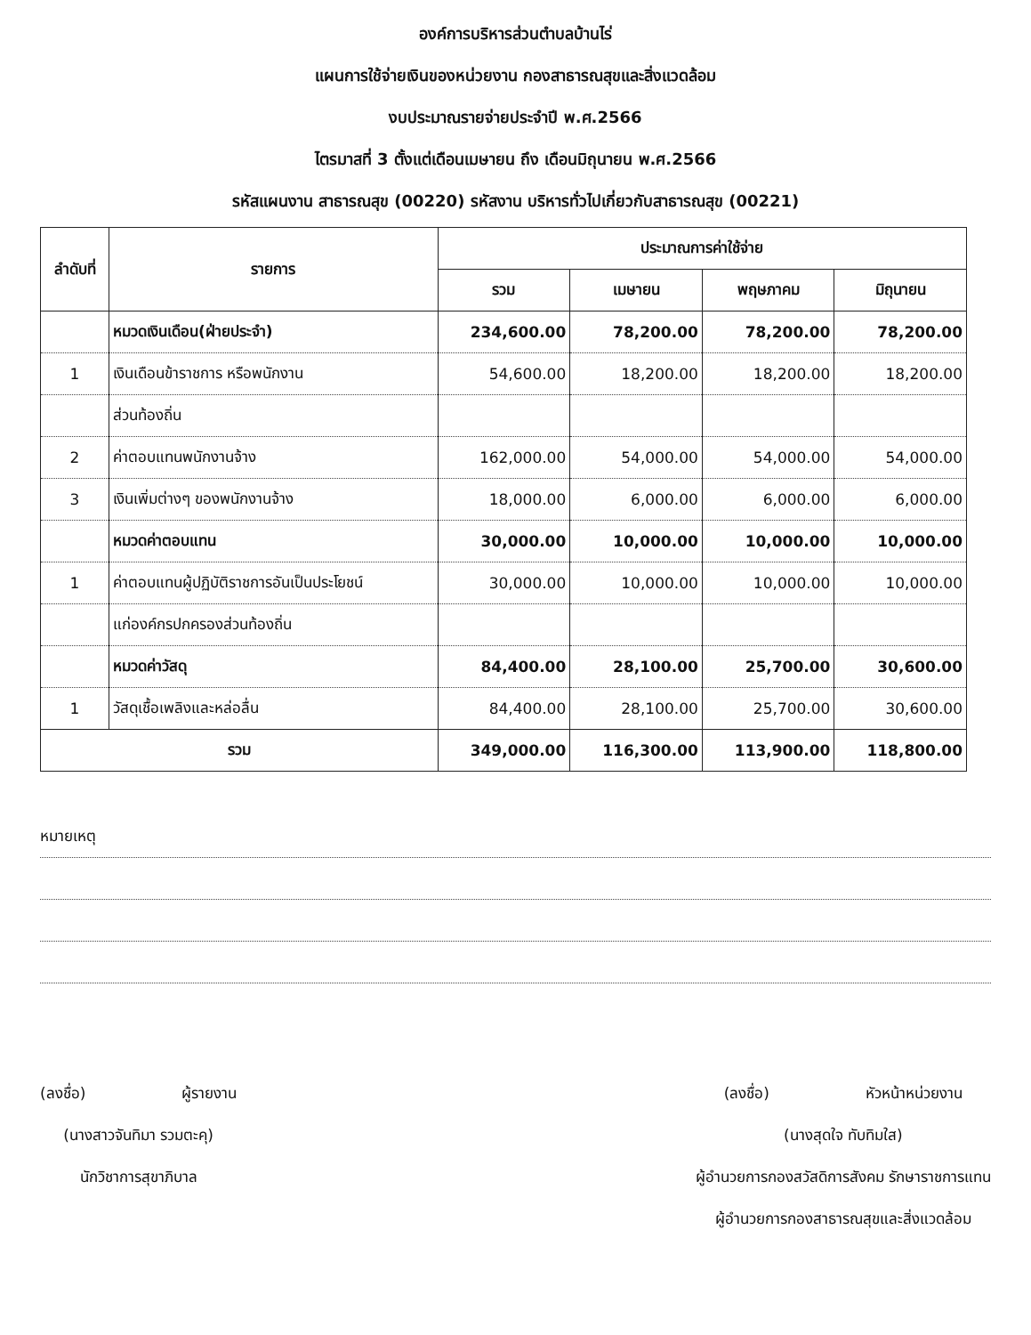องค์การบริหารส่วนตำบลบ้านไร่
แผนการใช้จ่ายเงินของหน่วยงาน กองสาธารณสุขและสิ่งแวดล้อม
งบประมาณรายจ่ายประจำปี พ.ศ.2566
ไตรมาสที่ 3 ตั้งแต่เดือนเมษายน ถึง เดือนมิถุนายน พ.ศ.2566
รหัสแผนงาน สาธารณสุข (00220) รหัสงาน บริหารทั่วไปเกี่ยวกับสาธารณสุข (00221)
| ลำดับที่ | รายการ | ประมาณการค่าใช้จ่าย | | | |
| --- | --- | --- | --- | --- | --- |
| | | รวม | เมษายน | พฤษภาคม | มิถุนายน |
| | หมวดเงินเดือน(ฝ่ายประจำ) | 234,600.00 | 78,200.00 | 78,200.00 | 78,200.00 |
| 1 | เงินเดือนข้าราชการ หรือพนักงาน | 54,600.00 | 18,200.00 | 18,200.00 | 18,200.00 |
| | ส่วนท้องถิ่น | | | | |
| 2 | ค่าตอบแทนพนักงานจ้าง | 162,000.00 | 54,000.00 | 54,000.00 | 54,000.00 |
| 3 | เงินเพิ่มต่างๆ ของพนักงานจ้าง | 18,000.00 | 6,000.00 | 6,000.00 | 6,000.00 |
| | หมวดค่าตอบแทน | 30,000.00 | 10,000.00 | 10,000.00 | 10,000.00 |
| 1 | ค่าตอบแทนผู้ปฏิบัติราชการอันเป็นประโยชน์ | 30,000.00 | 10,000.00 | 10,000.00 | 10,000.00 |
| | แก่องค์กรปกครองส่วนท้องถิ่น | | | | |
| | หมวดค่าวัสดุ | 84,400.00 | 28,100.00 | 25,700.00 | 30,600.00 |
| 1 | วัสดุเชื้อเพลิงและหล่อลื่น | 84,400.00 | 28,100.00 | 25,700.00 | 30,600.00 |
| รวม | | 349,000.00 | 116,300.00 | 113,900.00 | 118,800.00 |
หมายเหตุ
(ลงชื่อ) ผู้รายงาน
(นางสาวจันทิมา รวมตะคุ)
นักวิชาการสุขาภิบาล
(ลงชื่อ) หัวหน้าหน่วยงาน
(นางสุดใจ ทับทิมใส)
ผู้อำนวยการกองสวัสดิการสังคม รักษาราชการแทน
ผู้อำนวยการกองสาธารณสุขและสิ่งแวดล้อม